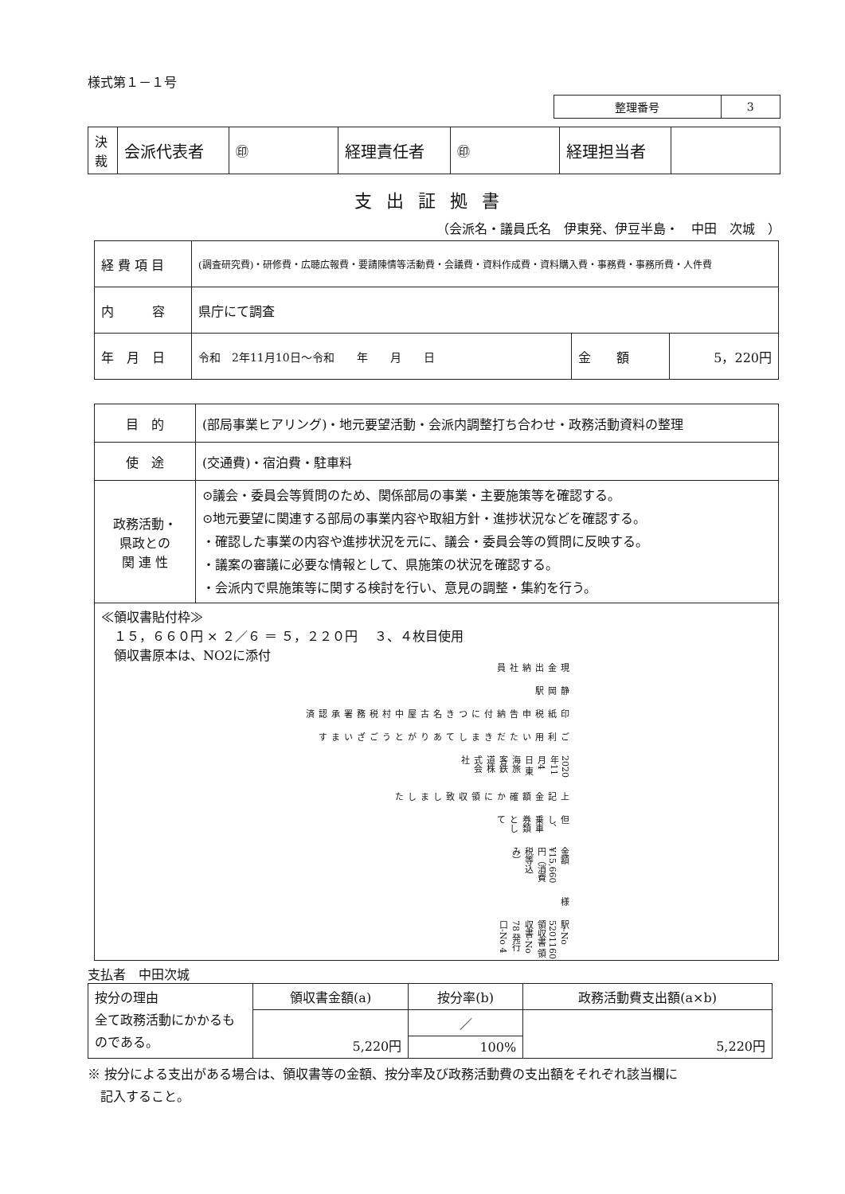様式第１－１号
| 整理番号 | 3 |
| 決裁 | 会派代表者 | ㊞ | 経理責任者 | ㊞ | 経理担当者 | |
支出証拠書
（会派名・議員氏名　伊東発、伊豆半島・　中田　次城　）
| 経 費 項 目 | (調査研究費)・研修費・広聴広報費・要請陳情等活動費・会議費・資料作成費・資料購入費・事務費・事務所費・人件費 | | |
| 内 容 | 県庁にて調査 | | |
| 年 月 日 | 令和 2年11月10日～令和 年 月 日 | 金 額 | 5，220円 |
| 目 的 | (部局事業ヒアリング)・地元要望活動・会派内調整打ち合わせ・政務活動資料の整理 |
| 使 途 | (交通費)・宿泊費・駐車料 |
| 政務活動・ 県政との 関 連 性 | ⊙議会・委員会等質問のため、関係部局の事業・主要施策等を確認する。 ⊙地元要望に関連する部局の事業内容や取組方針・進捗状況などを確認する。 ・確認した事業の内容や進捗状況を元に、議会・委員会等の質問に反映する。 ・議案の審議に必要な情報として、県施策の状況を確認する。 ・会派内で県施策等に関する検討を行い、意見の調整・集約を行う。 |
| ≪領収書貼付枠≫ １５，６６０円 × ２／６ ＝ ５，２２０円 ３、４枚目使用 領収書原本は、NO2に添付 駅-No 5201160 領収書 領収書-No 78 発行口-No 4 様 金額 ¥15,660円（消費税等込み） 但し、乗車券類として 上記金額確かに領収致しました 2020年11月4日 東海旅客鉄道株式会社 ご利用いただきましてありがとうございます 印紙税申告納付につき名古屋中村税務署承認済 静岡駅 現金出納社員 | |
支払者　中田次城
| 按分の理由 全て政務活動にかかるものである。 | 領収書金額(a) | 按分率(b) | 政務活動費支出額(a×b) |
| | 5,220円 | ／ | 5,220円 |
| | | 100% | |
※ 按分による支出がある場合は、領収書等の金額、按分率及び政務活動費の支出額をそれぞれ該当欄に
　記入すること。